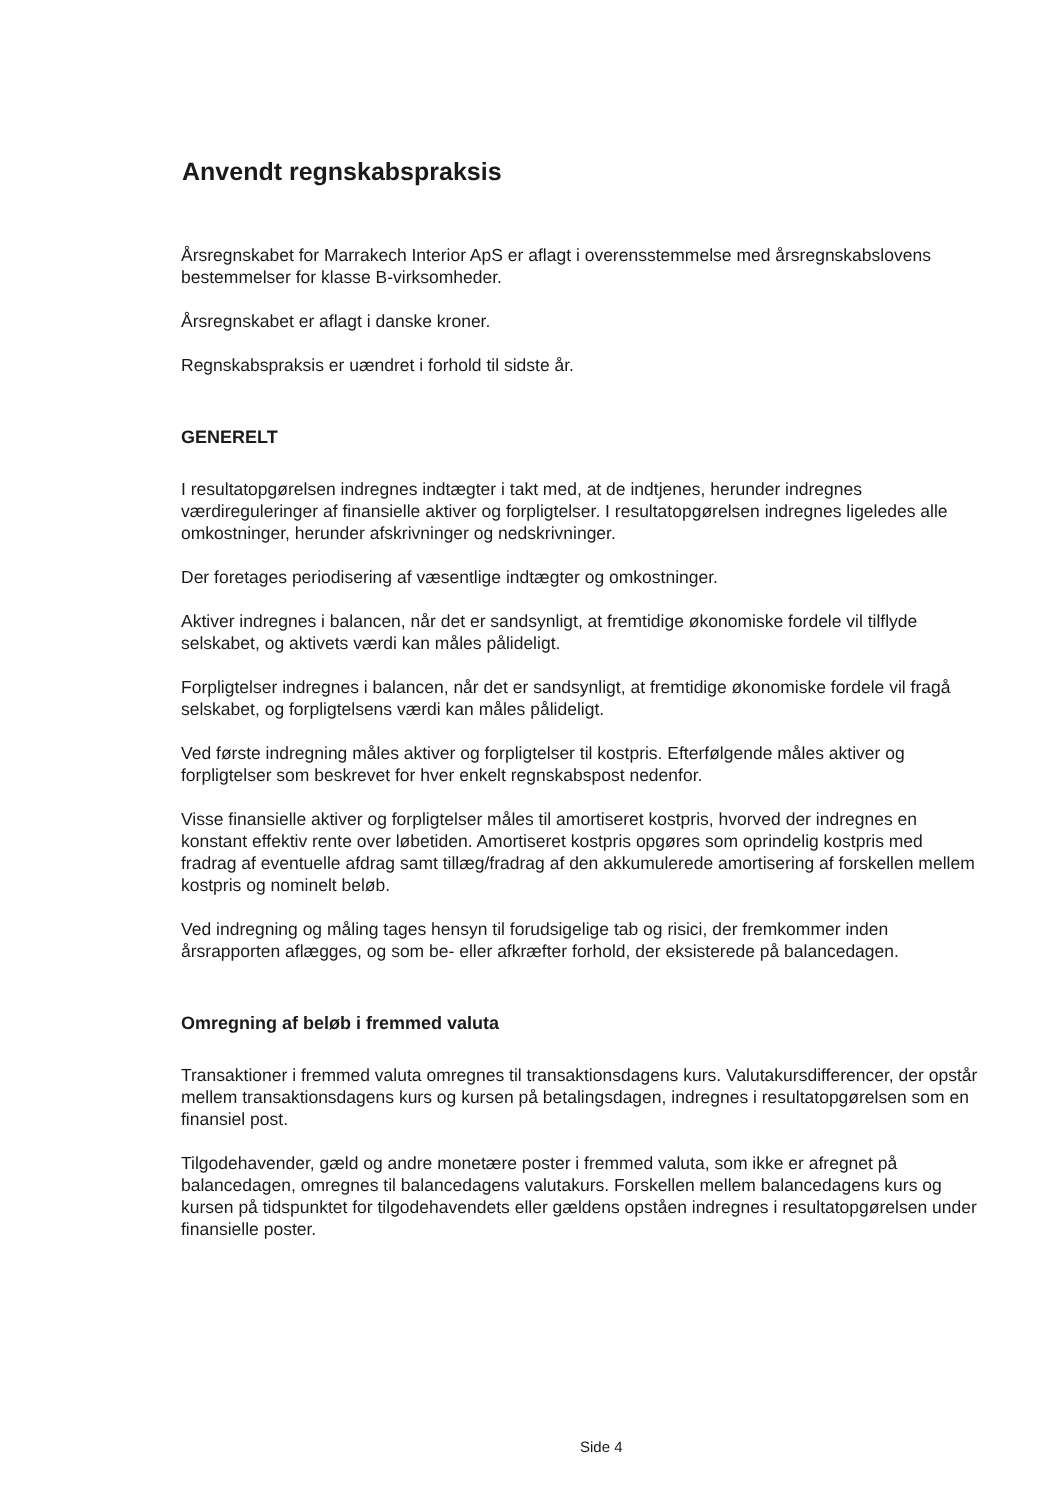Anvendt regnskabspraksis
Årsregnskabet for Marrakech Interior ApS er aflagt i overensstemmelse med årsregnskabslovens bestemmelser for klasse B-virksomheder.
Årsregnskabet er aflagt i danske kroner.
Regnskabspraksis er uændret i forhold til sidste år.
GENERELT
I resultatopgørelsen indregnes indtægter i takt med, at de indtjenes, herunder indregnes værdireguleringer af finansielle aktiver og forpligtelser. I resultatopgørelsen indregnes ligeledes alle omkostninger, herunder afskrivninger og nedskrivninger.
Der foretages periodisering af væsentlige indtægter og omkostninger.
Aktiver indregnes i balancen, når det er sandsynligt, at fremtidige økonomiske fordele vil tilflyde selskabet, og aktivets værdi kan måles pålideligt.
Forpligtelser indregnes i balancen, når det er sandsynligt, at fremtidige økonomiske fordele vil fragå selskabet, og forpligtelsens værdi kan måles pålideligt.
Ved første indregning måles aktiver og forpligtelser til kostpris. Efterfølgende måles aktiver og forpligtelser som beskrevet for hver enkelt regnskabspost nedenfor.
Visse finansielle aktiver og forpligtelser måles til amortiseret kostpris, hvorved der indregnes en konstant effektiv rente over løbetiden. Amortiseret kostpris opgøres som oprindelig kostpris med fradrag af eventuelle afdrag samt tillæg/fradrag af den akkumulerede amortisering af forskellen mellem kostpris og nominelt beløb.
Ved indregning og måling tages hensyn til forudsigelige tab og risici, der fremkommer inden årsrapporten aflægges, og som be- eller afkræfter forhold, der eksisterede på balancedagen.
Omregning af beløb i fremmed valuta
Transaktioner i fremmed valuta omregnes til transaktionsdagens kurs. Valutakursdifferencer, der opstår mellem transaktionsdagens kurs og kursen på betalingsdagen, indregnes i resultatopgørelsen som en finansiel post.
Tilgodehavender, gæld og andre monetære poster i fremmed valuta, som ikke er afregnet på balancedagen, omregnes til balancedagens valutakurs. Forskellen mellem balancedagens kurs og kursen på tidspunktet for tilgodehavendets eller gældens opståen indregnes i resultatopgørelsen under finansielle poster.
Side 4